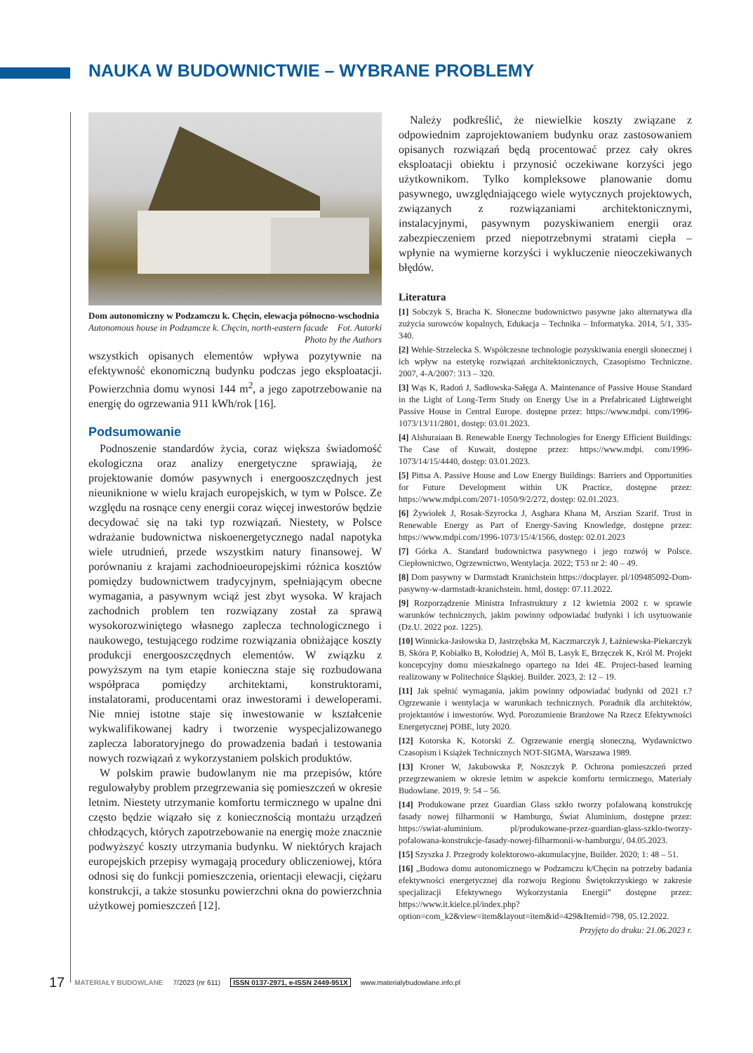NAUKA W BUDOWNICTWIE – WYBRANE PROBLEMY
Dom autonomiczny w Podzamczu k. Chęcin, elewacja północno­-wschodnia Fot. Autorki
Autonomous house in Podzamcze k. Chęcin, north-eastern facade
Photo by the Authors
wszystkich opisanych elementów wpływa pozytywnie na efektywność ekonomiczną budynku podczas jego eksploatacji. Powierzchnia domu wynosi 144 m<sup>2</sup>, a jego zapotrzebowanie na energię do ogrzewania 911 kWh/rok [16].
Podsumowanie
Podnoszenie standardów życia, coraz większa świadomość ekologiczna oraz analizy energetyczne sprawiają, że projektowanie domów pasywnych i energooszczędnych jest nieuniknione w wielu krajach europejskich, w tym w Polsce. Ze względu na rosnące ceny energii coraz więcej inwestorów będzie decydować się na taki typ rozwiązań. Niestety, w Polsce wdrażanie budownictwa niskoenergetycznego nadal napotyka wiele utrudnień, przede wszystkim natury finansowej. W porównaniu z krajami zachodnioeuropejskimi różnica kosztów pomiędzy budownictwem tradycyjnym, spełniającym obecne wymagania, a pasywnym wciąż jest zbyt wysoka. W krajach zachodnich problem ten rozwiązany został za sprawą wysokorozwiniętego własnego zaplecza technologicznego i naukowego, testującego rodzime rozwiązania obniżające koszty produkcji energooszczędnych elementów. W związku z powyższym na tym etapie konieczna staje się rozbudowana współpraca pomiędzy architektami, konstruktorami, instalatorami, producentami oraz inwestorami i deweloperami. Nie mniej istotne staje się inwestowanie w kształcenie wykwalifikowanej kadry i tworzenie wyspecjalizowanego zaplecza laboratoryjnego do prowadzenia badań i testowania nowych rozwiązań z wykorzystaniem polskich produktów.
W polskim prawie budowlanym nie ma przepisów, które regulowałyby problem przegrzewania się pomieszczeń w okresie letnim. Niestety utrzymanie komfortu termicznego w upalne dni często będzie wiązało się z koniecznością montażu urządzeń chłodzących, których zapotrzebowanie na energię może znacznie podwyższyć koszty utrzymania budynku. W niektórych krajach europejskich przepisy wymagają procedury obliczeniowej, która odnosi się do funkcji pomieszczenia, orientacji elewacji, ciężaru konstrukcji, a także stosunku powierzchni okna do powierzchnia użytkowej pomieszczeń [12].
Należy podkreślić, że niewielkie koszty związane z odpowiednim zaprojektowaniem budynku oraz zastosowaniem opisanych rozwiązań będą procentować przez cały okres eksploatacji obiektu i przynosić oczekiwane korzyści jego użytkownikom. Tylko kompleksowe planowanie domu pasywnego, uwzględniającego wiele wytycznych projektowych, związanych z rozwiązaniami architektonicznymi, instalacyjnymi, pasywnym pozyskiwaniem energii oraz zabezpieczeniem przed niepotrzebnymi stratami ciepła – wpłynie na wymierne korzyści i wykluczenie nieoczekiwanych błędów.
Literatura
[1] Sobczyk S, Bracha K. Słoneczne budownictwo pasywne jako alternatywa dla zużycia surowców kopalnych, Edukacja – Technika – Informatyka. 2014, 5/1, 335-340.
[2] Wehle-Strzelecka S. Współczesne technologie pozyskiwania energii słonecznej i ich wpływ na estetykę rozwiązań architektonicznych, Czasopismo Techniczne. 2007, 4-A/2007: 313 – 320.
[3] Wąs K, Radoń J, Sadłowska-Sałęga A. Maintenance of Passive House Standard in the Light of Long-Term Study on Energy Use in a Prefabricated Lightweight Passive House in Central Europe. dostępne przez: https://www.mdpi. com/1996-1073/13/11/2801, dostęp: 03.01.2023.
[4] Alshuraiaan B. Renewable Energy Technologies for Energy Efficient Buildings: The Case of Kuwait, dostępne przez: https://www.mdpi. com/1996-1073/14/15/4440, dostęp: 03.01.2023.
[5] Pittsa A. Passive House and Low Energy Buildings: Barriers and Opportunities for Future Development within UK Practice, dostępne przez: https://www.mdpi.com/2071-1050/9/2/272, dostęp: 02.01.2023.
[6] Żywiołek J, Rosak-Szyrocka J, Asghara Khana M, Arszian Szarif. Trust in Renewable Energy as Part of Energy-Saving Knowledge, dostępne przez: https://www.mdpi.com/1996-1073/15/4/1566, dostęp: 02.01.2023
[7] Górka A. Standard budownictwa pasywnego i jego rozwój w Polsce. Ciepłownictwo, Ogrzewnictwo, Wentylacja. 2022; T53 nr 2: 40 – 49.
[8] Dom pasywny w Darmstadt Kranichstein https://docplayer. pl/109485092-Dom-pasywny-w-darmstadt-kranichstein. html, dostęp: 07.11.2022.
[9] Rozporządzenie Ministra Infrastruktury z 12 kwietnia 2002 r. w sprawie warunków technicznych, jakim powinny odpowiadać budynki i ich usytuowanie (Dz.U. 2022 poz. 1225).
[10] Winnicka-Jasłowska D, Jastrzębska M, Kaczmarczyk J, Łaźniewska-Piekarczyk B, Skóra P, Kobiałko B, Kołodziej A, Mól B, Lasyk E, Brzęczek K, Król M. Projekt koncepcyjny domu mieszkalnego opartego na Idei 4E. Project-based learning realizowany w Politechnice Śląskiej. Builder. 2023, 2: 12 – 19.
[11] Jak spełnić wymagania, jakim powinny odpowiadać budynki od 2021 r.? Ogrzewanie i wentylacja w warunkach technicznych. Poradnik dla architektów, projektantów i inwestorów. Wyd. Porozumienie Branżowe Na Rzecz Efektywności Energetycznej POBE, luty 2020.
[12] Kotorska K, Kotorski Z. Ogrzewanie energią słoneczną, Wydawnictwo Czasopism i Książek Technicznych NOT-SIGMA, Warszawa 1989.
[13] Kroner W, Jakubowska P, Noszczyk P. Ochrona pomieszczeń przed przegrzewaniem w okresie letnim w aspekcie komfortu termicznego, Materiały Budowlane. 2019, 9: 54 – 56.
[14] Produkowane przez Guardian Glass szkło tworzy pofalowaną konstrukcję fasady nowej filharmonii w Hamburgu, Świat Aluminium, dostępne przez: https://swiat-aluminium. pl/produkowane-przez-guardian-glass-szklo-tworzy-pofalowana-konstrukcje-fasady-nowej-filharmonii-w-hamburgu/, 04.05.2023.
[15] Szyszka J. Przegrody kolektorowo-akumulacyjne, Builder. 2020; 1: 48 – 51.
[16] „Budowa domu autonomicznego w Podzamczu k/Chęcin na potrzeby badania efektywności energetycznej dla rozwoju Regionu Świętokrzyskiego w zakresie specjalizacji Efektywnego Wykorzystania Energii” dostępne przez: https://www.it.kielce.pl/index.php?option=com_k2&view=item&layout=item&id=429&Itemid=798, 05.12.2022.
Przyjęto do druku: 21.06.2023 r.
17 MATERIAŁY BUDOWLANE 7/2023 (nr 611) ISSN 0137-2971, e-ISSN 2449-951X www.materialybudowlane.info.pl